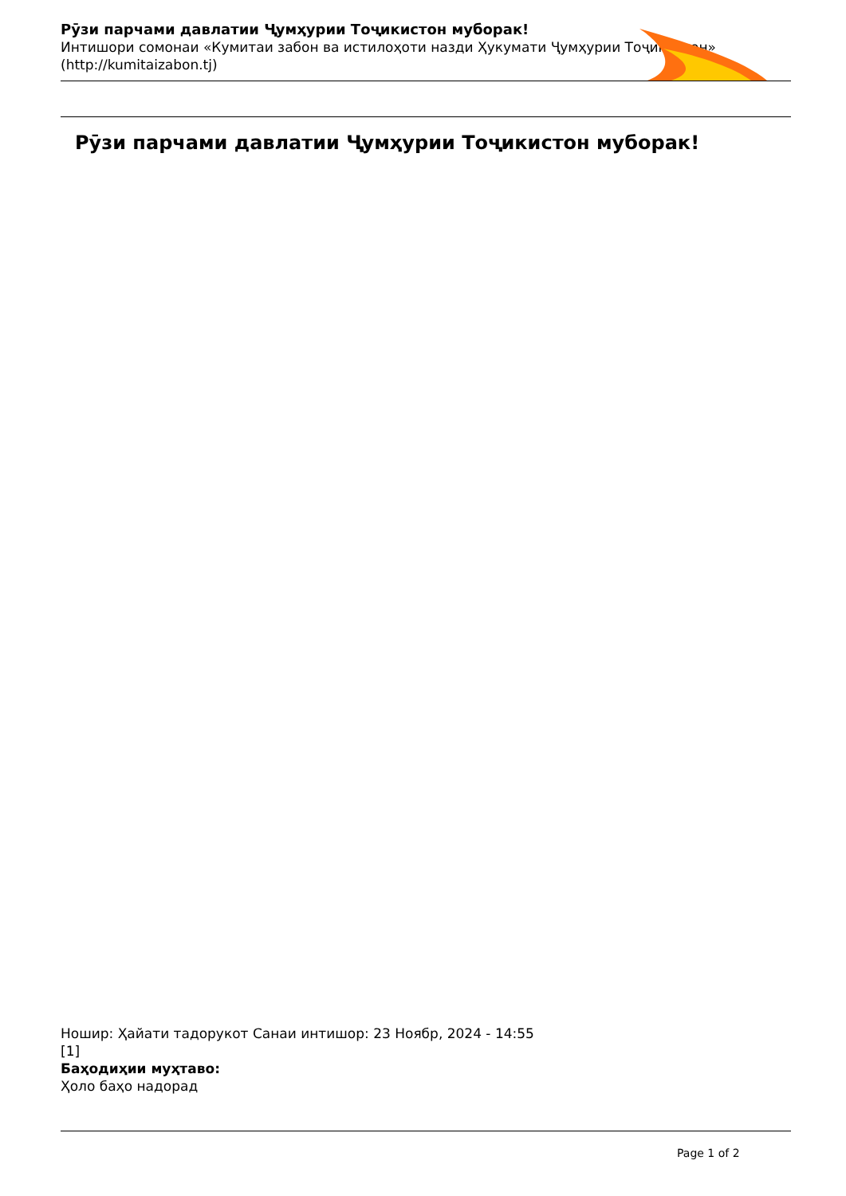Рӯзи парчами давлатии Ҷумҳурии Тоҷикистон муборак!
Интишори сомонаи «Кумитаи забон ва истилоҳоти назди Ҳукумати Ҷумҳурии Тоҷикистон»
(http://kumitaizabon.tj)
Рӯзи парчами давлатии Ҷумҳурии Тоҷикистон муборак!
Ношир: Ҳайати тадорукот Санаи интишор: 23 Ноябр, 2024 - 14:55
[1]
Баҳодиҳии муҳтаво:
Ҳоло баҳо надорад
Page 1 of 2